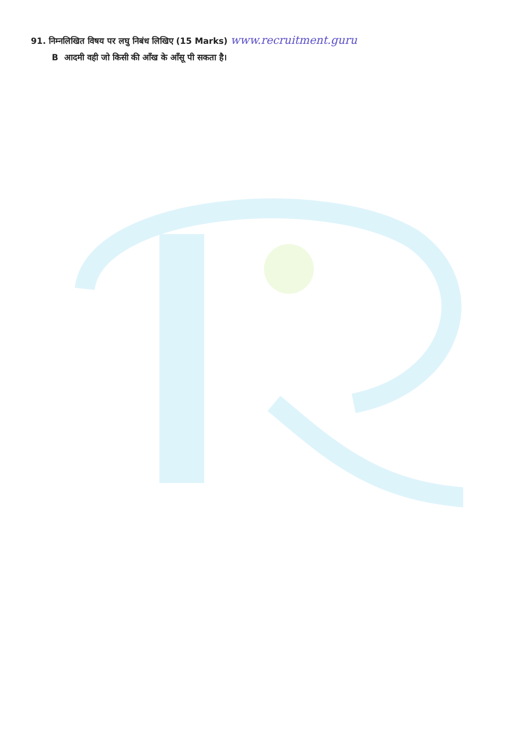91. निम्नलिखित विषय पर लघु निबंध लिखिए (15 Marks) www.recruitment.guru
B आदमी वही जो किसी की आँख के आँसू पी सकता है।